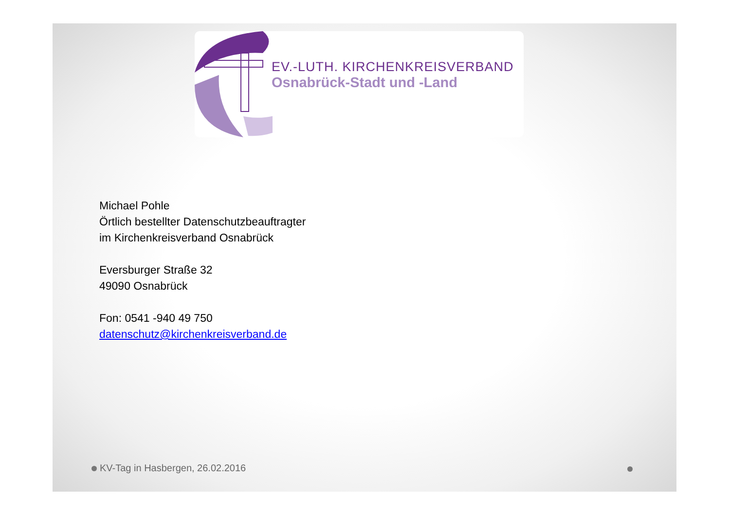EV.-LUTH. KIRCHENKREISVERBAND
Osnabrück-Stadt und -Land
Michael Pohle
Örtlich bestellter Datenschutzbeauftragter
im Kirchenkreisverband Osnabrück
Eversburger Straße 32
49090 Osnabrück
Fon: 0541 -940 49 750
datenschutz@kirchenkreisverband.de
KV-Tag in Hasbergen, 26.02.2016